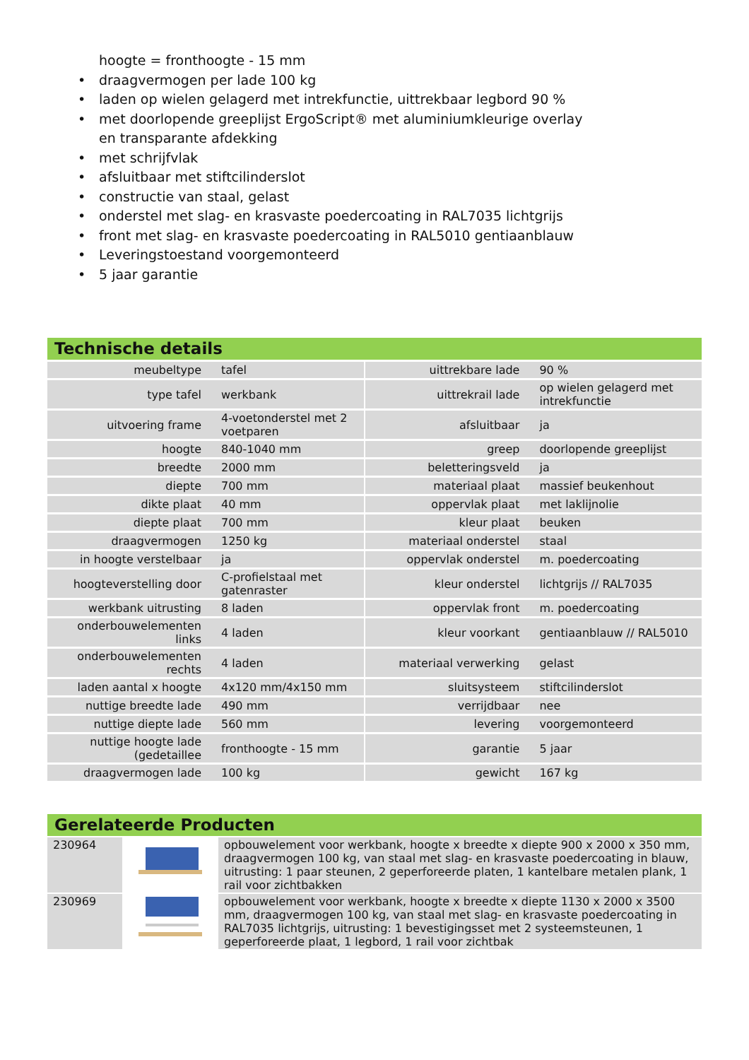hoogte = fronthoogte - 15 mm
• draagvermogen per lade 100 kg
• laden op wielen gelagerd met intrekfunctie, uittrekbaar legbord 90 %
• met doorlopende greeplijst ErgoScript® met aluminiumkleurige overlay en transparante afdekking
• met schrijfvlak
• afsluitbaar met stiftcilinderslot
• constructie van staal, gelast
• onderstel met slag- en krasvaste poedercoating in RAL7035 lichtgrijs
• front met slag- en krasvaste poedercoating in RAL5010 gentiaanblauw
• Leveringstoestand voorgemonteerd
• 5 jaar garantie
Technische details
| meubeltype | tafel | | uittrekbare lade | 90 % |
| type tafel | werkbank | | uittrekrail lade | op wielen gelagerd met intrekfunctie |
| uitvoering frame | 4-voetonderstel met 2 voetparen | | afsluitbaar | ja |
| hoogte | 840-1040 mm | | greep | doorlopende greeplijst |
| breedte | 2000 mm | | beletteringsveld | ja |
| diepte | 700 mm | | materiaal plaat | massief beukenhout |
| dikte plaat | 40 mm | | oppervlak plaat | met laklijnolie |
| diepte plaat | 700 mm | | kleur plaat | beuken |
| draagvermogen | 1250 kg | | materiaal onderstel | staal |
| in hoogte verstelbaar | ja | | oppervlak onderstel | m. poedercoating |
| hoogteverstelling door | C-profielstaal met gatenraster | | kleur onderstel | lichtgrijs // RAL7035 |
| werkbank uitrusting | 8 laden | | oppervlak front | m. poedercoating |
| onderbouwelementen links | 4 laden | | kleur voorkant | gentiaanblauw // RAL5010 |
| onderbouwelementen rechts | 4 laden | | materiaal verwerking | gelast |
| laden aantal x hoogte | 4x120 mm/4x150 mm | | sluitsysteem | stiftcilinderslot |
| nuttige breedte lade | 490 mm | | verrijdbaar | nee |
| nuttige diepte lade | 560 mm | | levering | voorgemonteerd |
| nuttige hoogte lade (gedetaillee | fronthoogte - 15 mm | | garantie | 5 jaar |
| draagvermogen lade | 100 kg | | gewicht | 167 kg |
Gerelateerde Producten
| 230964 | | opbouwelement voor werkbank, hoogte x breedte x diepte 900 x 2000 x 350 mm, draagvermogen 100 kg, van staal met slag- en krasvaste poedercoating in blauw, uitrusting: 1 paar steunen, 2 geperforeerde platen, 1 kantelbare metalen plank, 1 rail voor zichtbakken |
| 230969 | | opbouwelement voor werkbank, hoogte x breedte x diepte 1130 x 2000 x 3500 mm, draagvermogen 100 kg, van staal met slag- en krasvaste poedercoating in RAL7035 lichtgrijs, uitrusting: 1 bevestigingsset met 2 systeemsteunen, 1 geperforeerde plaat, 1 legbord, 1 rail voor zichtbak |